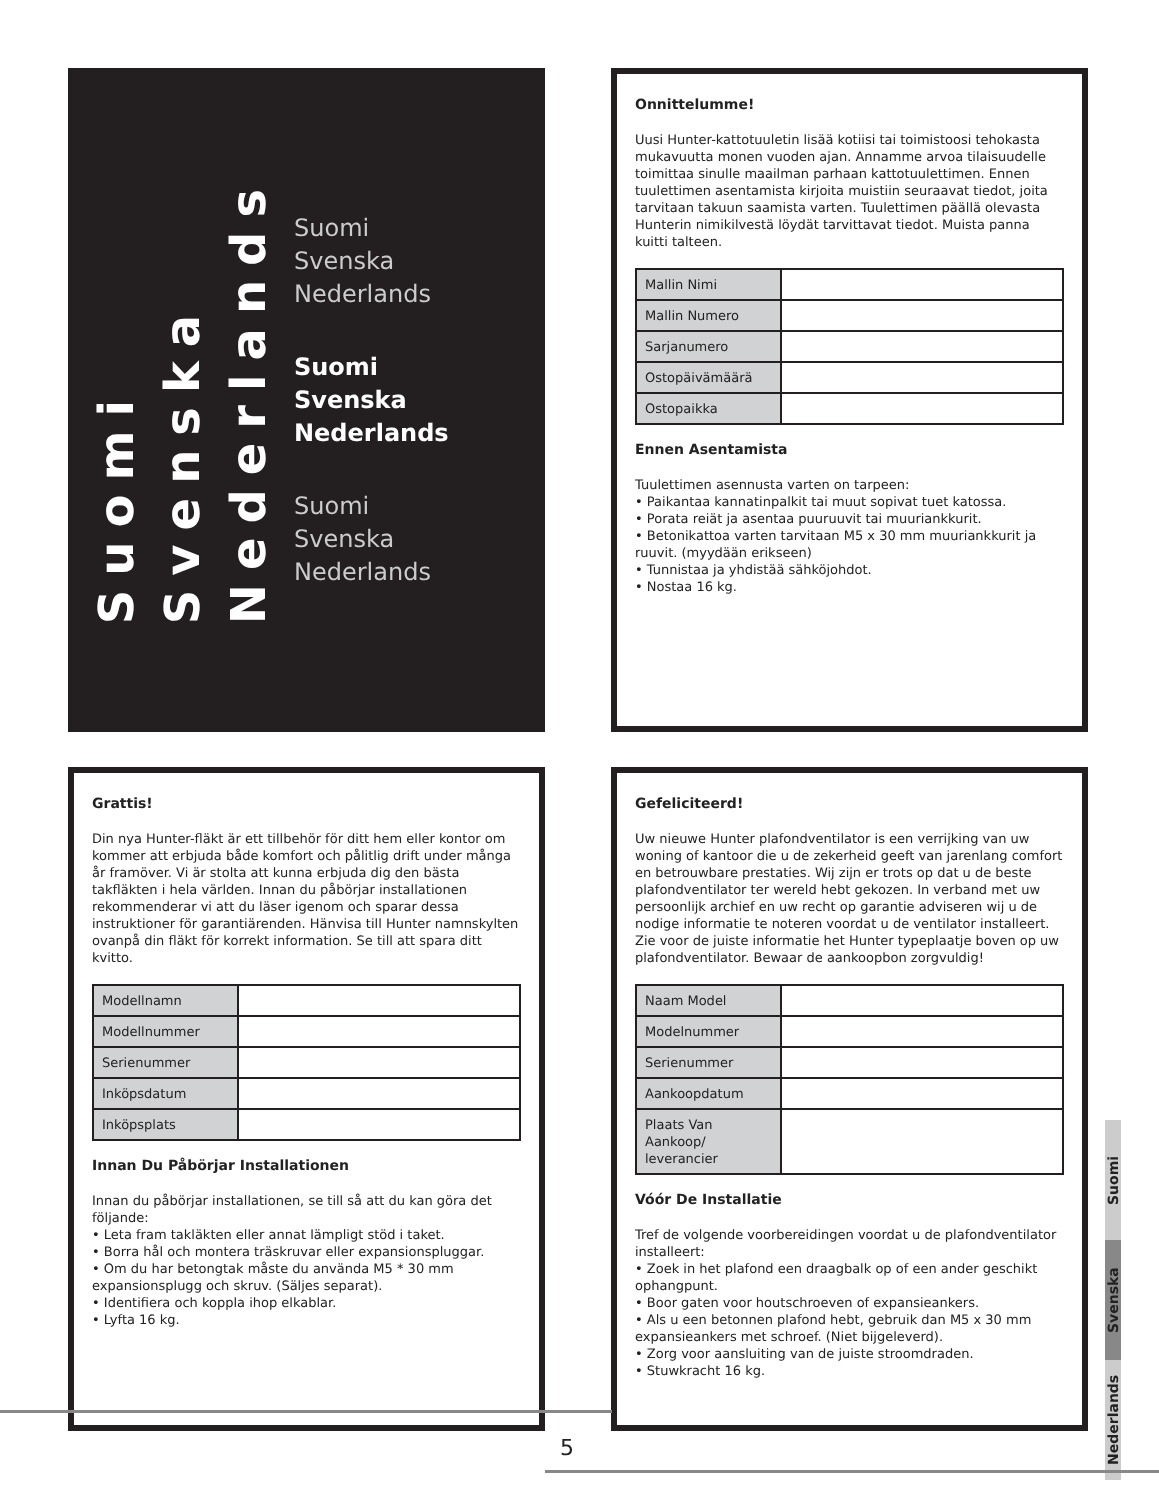Suomi
Svenska
Nederlands
Suomi
Svenska
Nederlands
Suomi
Svenska
Nederlands
Suomi
Svenska
Nederlands
Onnittelumme!
Uusi Hunter-kattotuuletin lisää kotiisi tai toimistoosi tehokasta mukavuutta monen vuoden ajan. Annamme arvoa tilaisuudelle toimittaa sinulle maailman parhaan kattotuulettimen. Ennen tuulettimen asentamista kirjoita muistiin seuraavat tiedot, joita tarvitaan takuun saamista varten. Tuulettimen päällä olevasta Hunterin nimikilvestä löydät tarvittavat tiedot. Muista panna kuitti talteen.
| Mallin Nimi | |
| Mallin Numero | |
| Sarjanumero | |
| Ostopäivämäärä | |
| Ostopaikka | |
Ennen Asentamista
Tuulettimen asennusta varten on tarpeen:
• Paikantaa kannatinpalkit tai muut sopivat tuet katossa.
• Porata reiät ja asentaa puuruuvit tai muuriankkurit.
• Betonikattoa varten tarvitaan M5 x 30 mm muuriankkurit ja ruuvit. (myydään erikseen)
• Tunnistaa ja yhdistää sähköjohdot.
• Nostaa 16 kg.
Grattis!
Din nya Hunter-fläkt är ett tillbehör för ditt hem eller kontor om kommer att erbjuda både komfort och pålitlig drift under många år framöver. Vi är stolta att kunna erbjuda dig den bästa takfläkten i hela världen. Innan du påbörjar installationen rekommenderar vi att du läser igenom och sparar dessa instruktioner för garantiärenden. Hänvisa till Hunter namnskylten ovanpå din fläkt för korrekt information. Se till att spara ditt kvitto.
| Modellnamn | |
| Modellnummer | |
| Serienummer | |
| Inköpsdatum | |
| Inköpsplats | |
Innan Du Påbörjar Installationen
Innan du påbörjar installationen, se till så att du kan göra det följande:
• Leta fram takläkten eller annat lämpligt stöd i taket.
• Borra hål och montera träskruvar eller expansionspluggar.
• Om du har betongtak måste du använda M5 * 30 mm expansionsplugg och skruv. (Säljes separat).
• Identifiera och koppla ihop elkablar.
• Lyfta 16 kg.
Gefeliciteerd!
Uw nieuwe Hunter plafondventilator is een verrijking van uw woning of kantoor die u de zekerheid geeft van jarenlang comfort en betrouwbare prestaties. Wij zijn er trots op dat u de beste plafondventilator ter wereld hebt gekozen. In verband met uw persoonlijk archief en uw recht op garantie adviseren wij u de nodige informatie te noteren voordat u de ventilator installeert. Zie voor de juiste informatie het Hunter typeplaatje boven op uw plafondventilator. Bewaar de aankoopbon zorgvuldig!
| Naam Model | |
| Modelnummer | |
| Serienummer | |
| Aankoopdatum | |
| Plaats Van Aankoop/ leverancier | |
Vóór De Installatie
Tref de volgende voorbereidingen voordat u de plafondventilator installeert:
• Zoek in het plafond een draagbalk op of een ander geschikt ophangpunt.
• Boor gaten voor houtschroeven of expansieankers.
• Als u een betonnen plafond hebt, gebruik dan M5 x 30 mm expansieankers met schroef. (Niet bijgeleverd).
• Zorg voor aansluiting van de juiste stroomdraden.
• Stuwkracht 16 kg.
Suomi
Svenska
Nederlands
5